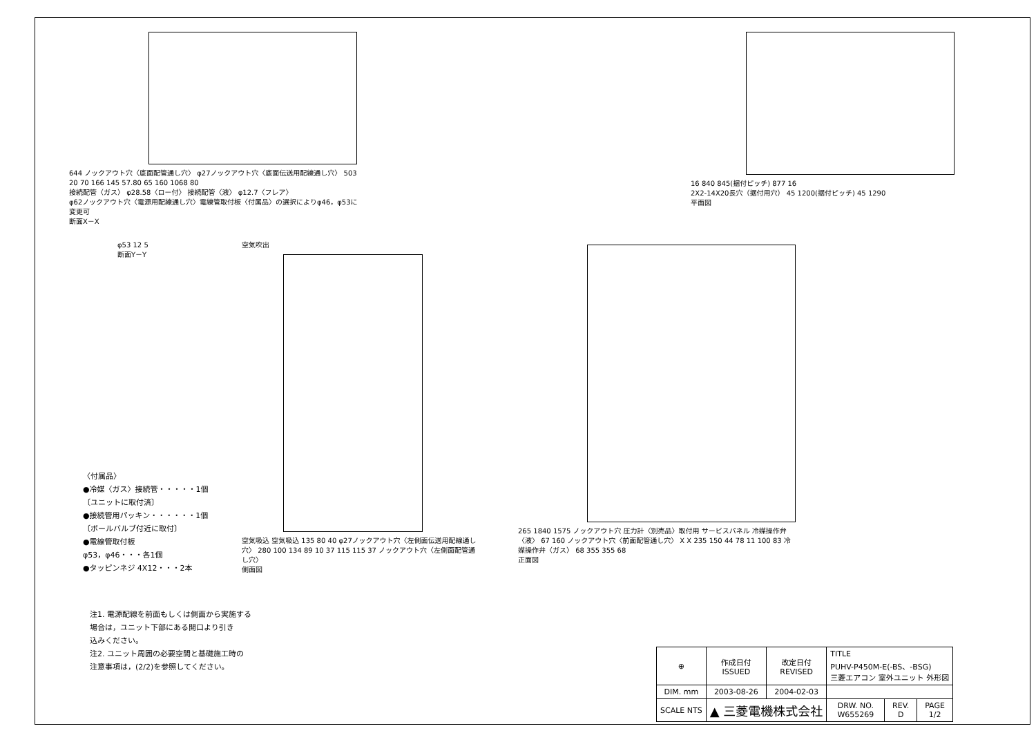644 ノックアウト穴〈底面配管通し穴〉 φ27ノックアウト穴〈底面伝送用配線通し穴〉 503 20 70 166 145 57.80 65 160 1068 80
接続配管〈ガス〉 φ28.58〈ロー付〉 接続配管〈液〉 φ12.7〈フレア〉
φ62ノックアウト穴〈電源用配線通し穴〉電線管取付板〈付属品〉の選択によりφ46，φ53に変更可
断面X－X
16 840 845(据付ピッチ) 877 16
2X2-14X20長穴（据付用穴） 45 1200(据付ピッチ) 45 1290
平面図
φ53 12 5
断面Y－Y
空気吹出
空気吸込 空気吸込 135 80 40 φ27ノックアウト穴〈左側面伝送用配線通し穴〉 280 100 134 89 10 37 115 115 37 ノックアウト穴〈左側面配管通し穴〉
側面図
265 1840 1575 ノックアウト穴 圧力計〈別売品〉取付用 サービスパネル 冷媒操作弁〈液〉 67 160 ノックアウト穴〈前面配管通し穴〉 X X 235 150 44 78 11 100 83 冷媒操作弁〈ガス〉 68 355 355 68
正面図
〈付属品〉
●冷媒〈ガス〉接続管・・・・・1個
〔ユニットに取付済〕
●接続管用パッキン・・・・・・1個
〔ボールバルブ付近に取付〕
●電線管取付板
φ53，φ46・・・各1個
●タッピンネジ 4X12・・・2本
注1. 電源配線を前面もしくは側面から実施する
場合は，ユニット下部にある開口より引き
込みください。
注2. ユニット周囲の必要空間と基礎施工時の
注意事項は，(2/2)を参照してください。
| ⊕ | 作成日付 ISSUED | 改定日付 REVISED | TITLE PUHV-P450M-E(-BS、-BSG) 三菱エアコン 室外ユニット 外形図 | | |
| DIM. mm | 2003-08-26 | 2004-02-03 | | | |
| SCALE NTS | ▲ 三菱電機株式会社 | | DRW. NO. W655269 | REV. D | PAGE 1/2 |